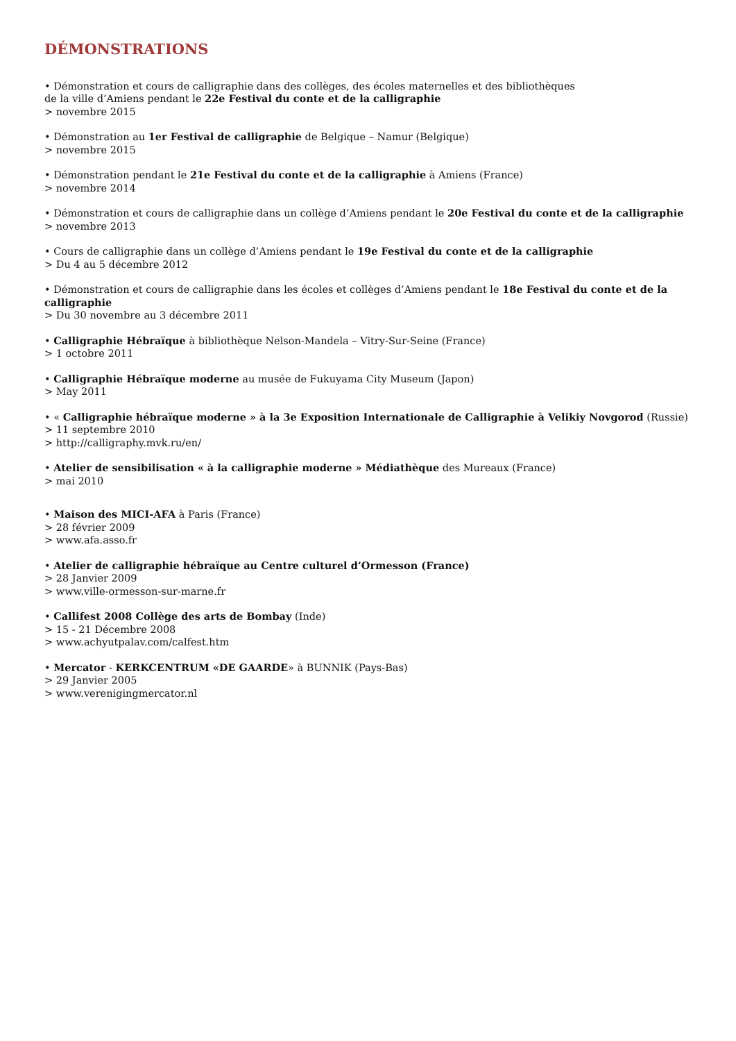DÉMONSTRATIONS
• Démonstration et cours de calligraphie dans des collèges, des écoles maternelles et des bibliothèques
de la ville d’Amiens pendant le 22e Festival du conte et de la calligraphie
> novembre 2015
• Démonstration au 1er Festival de calligraphie de Belgique – Namur (Belgique)
> novembre 2015
• Démonstration pendant le 21e Festival du conte et de la calligraphie à Amiens (France)
> novembre 2014
• Démonstration et cours de calligraphie dans un collège d’Amiens pendant le 20e Festival du conte et de la calligraphie
> novembre 2013
• Cours de calligraphie dans un collège d’Amiens pendant le 19e Festival du conte et de la calligraphie
> Du 4 au 5 décembre 2012
• Démonstration et cours de calligraphie dans les écoles et collèges d’Amiens pendant le 18e Festival du conte et de la calligraphie
> Du 30 novembre au 3 décembre 2011
• Calligraphie Hébraïque à bibliothèque Nelson-Mandela – Vitry-Sur-Seine (France)
> 1 octobre 2011
• Calligraphie Hébraïque moderne au musée de Fukuyama City Museum (Japon)
> May 2011
• « Calligraphie hébraïque moderne » à la 3e Exposition Internationale de Calligraphie à Velikiy Novgorod (Russie)
> 11 septembre 2010
> http://calligraphy.mvk.ru/en/
• Atelier de sensibilisation « à la calligraphie moderne » Médiathèque des Mureaux (France)
> mai 2010
• Maison des MICI-AFA à Paris (France)
> 28 février 2009
> www.afa.asso.fr
• Atelier de calligraphie hébraïque au Centre culturel d’Ormesson (France)
> 28 Janvier 2009
> www.ville-ormesson-sur-marne.fr
• Callifest 2008 Collège des arts de Bombay (Inde)
> 15 - 21 Décembre 2008
> www.achyutpalav.com/calfest.htm
• Mercator - KERKCENTRUM «DE GAARDE» à BUNNIK (Pays-Bas)
> 29 Janvier 2005
> www.verenigingmercator.nl